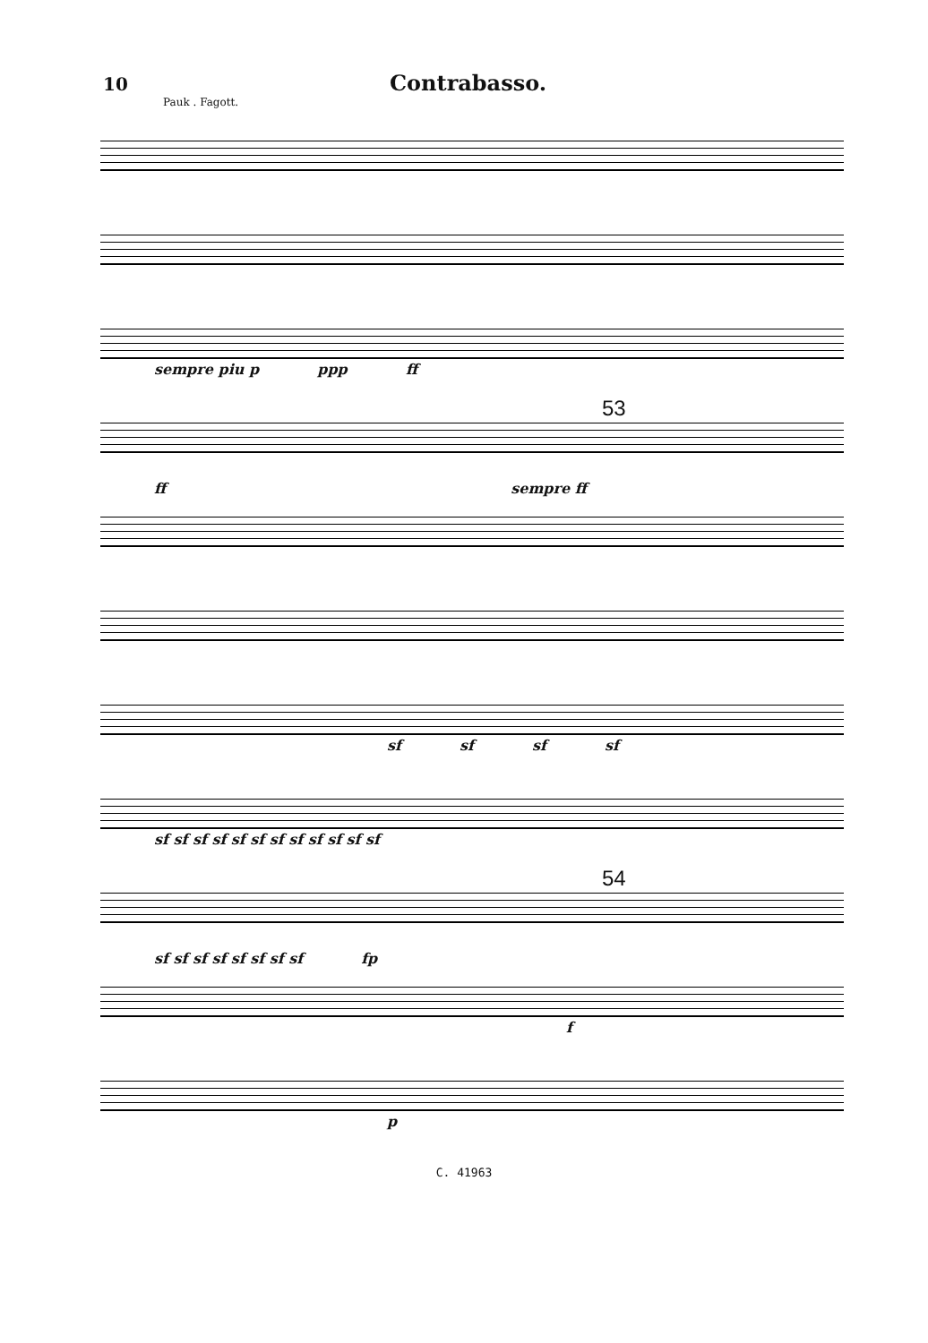10 Contrabasso.
Pauk . Fagott.
sempre piu p ppp ff
53
ff sempre ff
sf sf sf sf
sf sf sf sf sf sf sf sf sf sf sf sf
54
sf sf sf sf sf sf sf sf fp
f
p
C. 41963